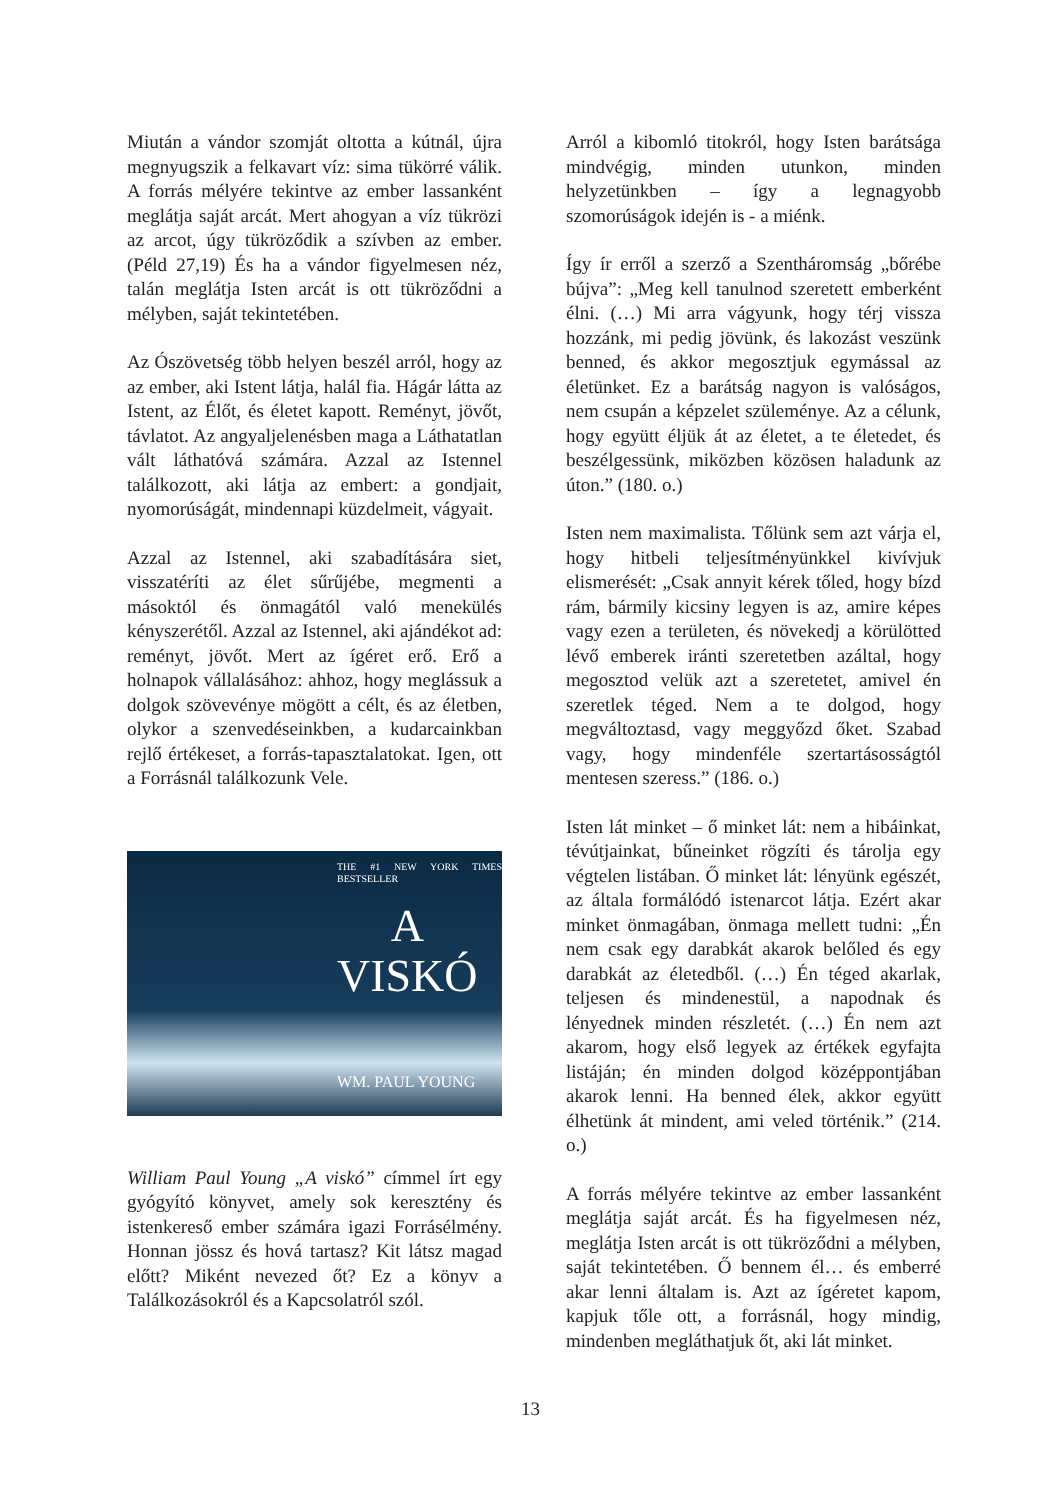Miután a vándor szomját oltotta a kútnál, újra megnyugszik a felkavart víz: sima tükörré válik. A forrás mélyére tekintve az ember lassanként meglátja saját arcát. Mert ahogyan a víz tükrözi az arcot, úgy tükröződik a szívben az ember. (Péld 27,19) És ha a vándor figyelmesen néz, talán meglátja Isten arcát is ott tükröződni a mélyben, saját tekintetében.
Az Ószövetség több helyen beszél arról, hogy az az ember, aki Istent látja, halál fia. Hágár látta az Istent, az Élőt, és életet kapott. Reményt, jövőt, távlatot. Az angyaljelenésben maga a Láthatatlan vált láthatóvá számára. Azzal az Istennel találkozott, aki látja az embert: a gondjait, nyomorúságát, mindennapi küzdelmeit, vágyait.
Azzal az Istennel, aki szabadítására siet, visszatéríti az élet sűrűjébe, megmenti a másoktól és önmagától való menekülés kényszerétől. Azzal az Istennel, aki ajándékot ad: reményt, jövőt. Mert az ígéret erő. Erő a holnapok vállalásához: ahhoz, hogy meglássuk a dolgok szövevénye mögött a célt, és az életben, olykor a szenvedéseinkben, a kudarcainkban rejlő értékeset, a forrás-tapasztalatokat. Igen, ott a Forrásnál találkozunk Vele.
THE #1 NEW YORK TIMES BESTSELLER
A
VISKÓ
WM. PAUL YOUNG
William Paul Young „A viskó” címmel írt egy gyógyító könyvet, amely sok keresztény és istenkereső ember számára igazi Forrásélmény. Honnan jössz és hová tartasz? Kit látsz magad előtt? Miként nevezed őt? Ez a könyv a Találkozásokról és a Kapcsolatról szól.
Arról a kibomló titokról, hogy Isten barátsága mindvégig, minden utunkon, minden helyzetünkben – így a legnagyobb szomorúságok idején is - a miénk.
Így ír erről a szerző a Szentháromság „bőrébe bújva”: „Meg kell tanulnod szeretett emberként élni. (…) Mi arra vágyunk, hogy térj vissza hozzánk, mi pedig jövünk, és lakozást veszünk benned, és akkor megosztjuk egymással az életünket. Ez a barátság nagyon is valóságos, nem csupán a képzelet szüleménye. Az a célunk, hogy együtt éljük át az életet, a te életedet, és beszélgessünk, miközben közösen haladunk az úton.” (180. o.)
Isten nem maximalista. Tőlünk sem azt várja el, hogy hitbeli teljesítményünkkel kivívjuk elismerését: „Csak annyit kérek tőled, hogy bízd rám, bármily kicsiny legyen is az, amire képes vagy ezen a területen, és növekedj a körülötted lévő emberek iránti szeretetben azáltal, hogy megosztod velük azt a szeretetet, amivel én szeretlek téged. Nem a te dolgod, hogy megváltoztasd, vagy meggyőzd őket. Szabad vagy, hogy mindenféle szertartásosságtól mentesen szeress.” (186. o.)
Isten lát minket – ő minket lát: nem a hibáinkat, tévútjainkat, bűneinket rögzíti és tárolja egy végtelen listában. Ő minket lát: lényünk egészét, az általa formálódó istenarcot látja. Ezért akar minket önmagában, önmaga mellett tudni: „Én nem csak egy darabkát akarok belőled és egy darabkát az életedből. (…) Én téged akarlak, teljesen és mindenestül, a napodnak és lényednek minden részletét. (…) Én nem azt akarom, hogy első legyek az értékek egyfajta listáján; én minden dolgod középpontjában akarok lenni. Ha benned élek, akkor együtt élhetünk át mindent, ami veled történik.” (214. o.)
A forrás mélyére tekintve az ember lassanként meglátja saját arcát. És ha figyelmesen néz, meglátja Isten arcát is ott tükröződni a mélyben, saját tekintetében. Ő bennem él… és emberré akar lenni általam is. Azt az ígéretet kapom, kapjuk tőle ott, a forrásnál, hogy mindig, mindenben megláthatjuk őt, aki lát minket.
13